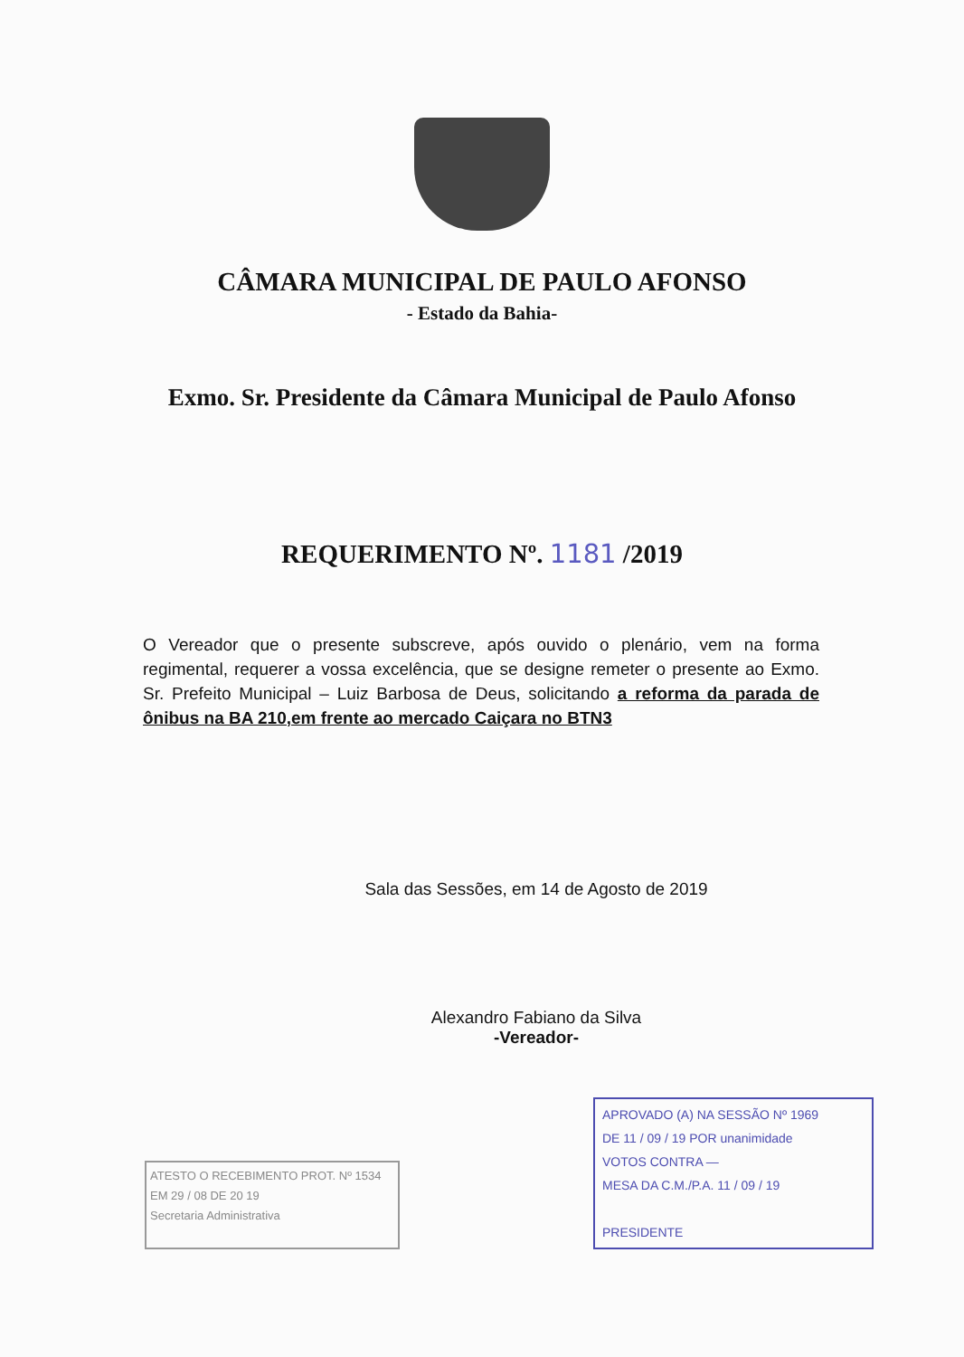CÂMARA MUNICIPAL DE PAULO AFONSO
- Estado da Bahia-
Exmo. Sr. Presidente da Câmara Municipal de Paulo Afonso
REQUERIMENTO Nº. 1181 /2019
O Vereador que o presente subscreve, após ouvido o plenário, vem na forma regimental, requerer a vossa excelência, que se designe remeter o presente ao Exmo. Sr. Prefeito Municipal – Luiz Barbosa de Deus, solicitando a reforma da parada de ônibus na BA 210,em frente ao mercado Caiçara no BTN3
Sala das Sessões, em 14 de Agosto de 2019
Alexandro Fabiano da Silva
-Vereador-
ATESTO O RECEBIMENTO PROT. Nº 1534
EM 29 / 08 DE 20 19
Secretaria Administrativa
APROVADO (A) NA SESSÃO Nº 1969
DE 11 / 09 / 19 POR unanimidade
VOTOS CONTRA —
MESA DA C.M./P.A. 11 / 09 / 19
PRESIDENTE